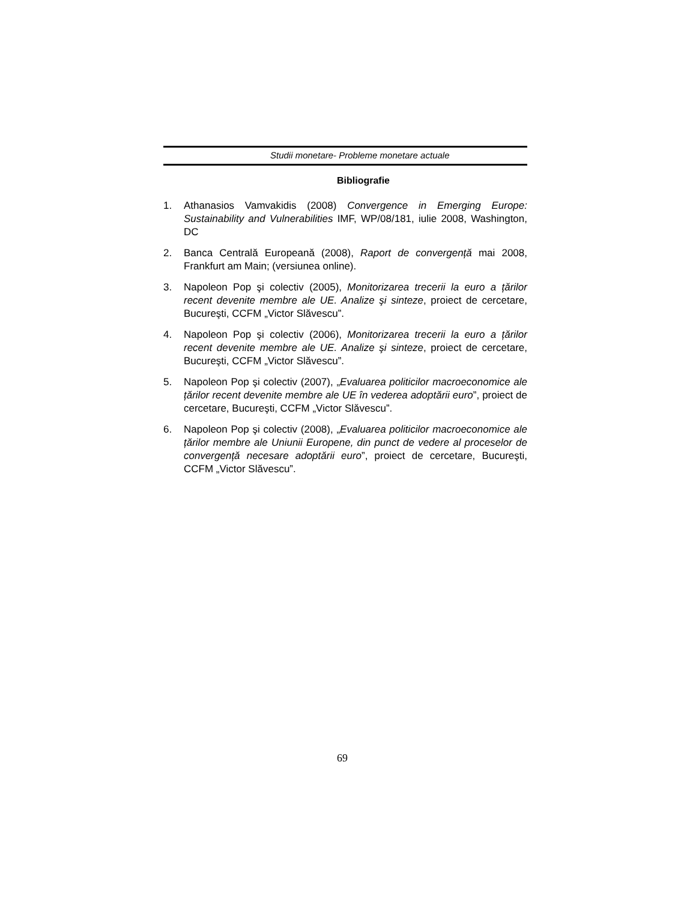Studii monetare- Probleme monetare actuale
Bibliografie
1. Athanasios Vamvakidis (2008) Convergence in Emerging Europe: Sustainability and Vulnerabilities IMF, WP/08/181, iulie 2008, Washington, DC
2. Banca Centrală Europeană (2008), Raport de convergență mai 2008, Frankfurt am Main; (versiunea online).
3. Napoleon Pop şi colectiv (2005), Monitorizarea trecerii la euro a țărilor recent devenite membre ale UE. Analize şi sinteze, proiect de cercetare, Bucureşti, CCFM „Victor Slăvescu”.
4. Napoleon Pop şi colectiv (2006), Monitorizarea trecerii la euro a țărilor recent devenite membre ale UE. Analize şi sinteze, proiect de cercetare, Bucureşti, CCFM „Victor Slăvescu”.
5. Napoleon Pop şi colectiv (2007), „Evaluarea politicilor macroeconomice ale țărilor recent devenite membre ale UE în vederea adoptării euro”, proiect de cercetare, Bucureşti, CCFM „Victor Slăvescu”.
6. Napoleon Pop şi colectiv (2008), „Evaluarea politicilor macroeconomice ale țărilor membre ale Uniunii Europene, din punct de vedere al proceselor de convergență necesare adoptării euro”, proiect de cercetare, Bucureşti, CCFM „Victor Slăvescu”.
69